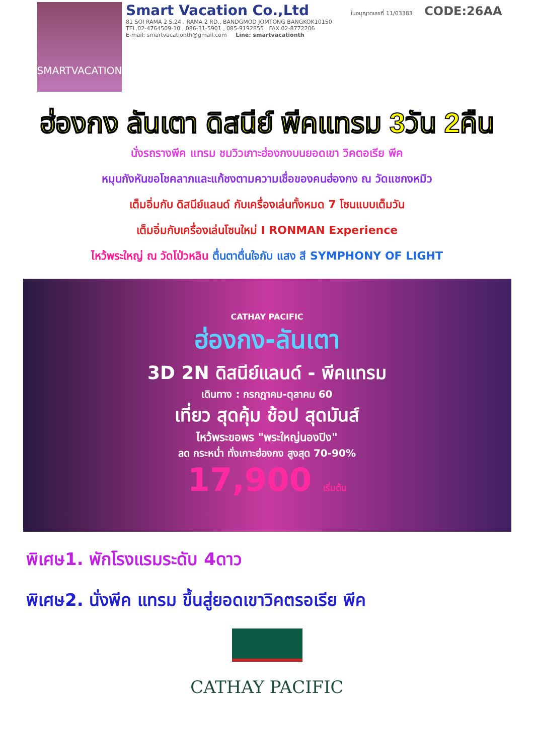SMARTVACATION
Smart Vacation Co.,Ltd ใบอนุญาตเลขที่ 11/03383 CODE:26AA
81 SOI RAMA 2 S.24 , RAMA 2 RD., BANDGMOD JOMTONG BANGKOK10150
TEL.02-4764509-10 , 086-31-5901 , 085-9192855 FAX.02-8772206
E-mail: smartvacationth@gmail.com Line: smartvacationth
ฮ่องกง ลันเตา ดิสนีย์ พีคแทรม 3วัน 2คืน
นั่งรถรางพีค แทรม ชมวิวเกาะฮ่องกงบนยอดเขา วิคตอเรีย พีค
หมุนกังหันขอโชคลาภและแก้ชงตามความเชื่อของคนฮ่องกง ณ วัดแชกงหมิว
เต็มอิ่มกับ ดิสนีย์แลนด์ กับเครื่องเล่นทั้งหมด 7 โซนแบบเต็มวัน
เต็มอิ่มกับเครื่องเล่นโซนใหม่ I RONMAN Experience
ไหว้พระใหญ่ ณ วัดโป่วหลิน ตื่นตาตื่นใจกับ แสง สี SYMPHONY OF LIGHT
CATHAY PACIFIC
ฮ่องกง-ลันเตา
3D 2N ดิสนีย์แลนด์ - พีคแทรม
เดินทาง : กรกฎาคม-ตุลาคม 60
เที่ยว สุดคุ้ม ช้อป สุดมันส์
ไหว้พระขอพร "พระใหญ่นองปิง"
ลด กระหน่ำ ทั่งเกาะฮ่องกง สูงสุด 70-90%
17,900 เริ่มต้น
พิเศษ1. พักโรงแรมระดับ 4ดาว
พิเศษ2. นั่งพีค แทรม ขึ้นสู่ยอดเขาวิคตรอเรีย พีค
CATHAY PACIFIC